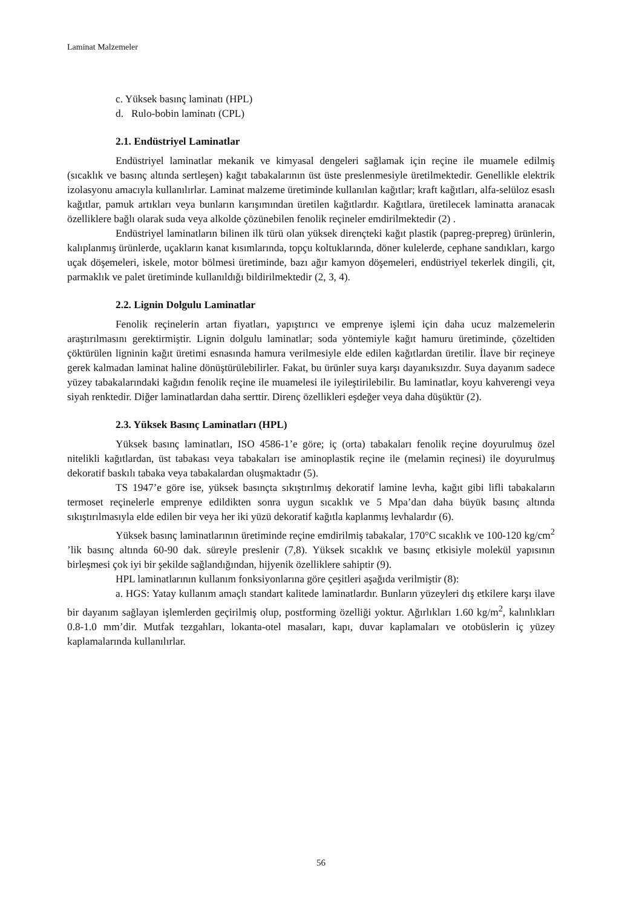Laminat Malzemeler
c. Yüksek basınç laminatı (HPL)
d. Rulo-bobin laminatı (CPL)
2.1. Endüstriyel Laminatlar
Endüstriyel laminatlar mekanik ve kimyasal dengeleri sağlamak için reçine ile muamele edilmiş (sıcaklık ve basınç altında sertleşen) kağıt tabakalarının üst üste preslenmesiyle üretilmektedir. Genellikle elektrik izolasyonu amacıyla kullanılırlar. Laminat malzeme üretiminde kullanılan kağıtlar; kraft kağıtları, alfa-selüloz esaslı kağıtlar, pamuk artıkları veya bunların karışımından üretilen kağıtlardır. Kağıtlara, üretilecek laminatta aranacak özelliklere bağlı olarak suda veya alkolde çözünebilen fenolik reçineler emdirilmektedir (2) .
Endüstriyel laminatların bilinen ilk türü olan yüksek dirençteki kağıt plastik (papreg-prepreg) ürünlerin, kalıplanmış ürünlerde, uçakların kanat kısımlarında, topçu koltuklarında, döner kulelerde, cephane sandıkları, kargo uçak döşemeleri, iskele, motor bölmesi üretiminde, bazı ağır kamyon döşemeleri, endüstriyel tekerlek dingili, çit, parmaklık ve palet üretiminde kullanıldığı bildirilmektedir (2, 3, 4).
2.2. Lignin Dolgulu Laminatlar
Fenolik reçinelerin artan fiyatları, yapıştırıcı ve emprenye işlemi için daha ucuz malzemelerin araştırılmasını gerektirmiştir. Lignin dolgulu laminatlar; soda yöntemiyle kağıt hamuru üretiminde, çözeltiden çöktürülen ligninin kağıt üretimi esnasında hamura verilmesiyle elde edilen kağıtlardan üretilir. İlave bir reçineye gerek kalmadan laminat haline dönüştürülebilirler. Fakat, bu ürünler suya karşı dayanıksızdır. Suya dayanım sadece yüzey tabakalarındaki kağıdın fenolik reçine ile muamelesi ile iyileştirilebilir. Bu laminatlar, koyu kahverengi veya siyah renktedir. Diğer laminatlardan daha serttir. Direnç özellikleri eşdeğer veya daha düşüktür (2).
2.3. Yüksek Basınç Laminatları (HPL)
Yüksek basınç laminatları, ISO 4586-1’e göre; iç (orta) tabakaları fenolik reçine doyurulmuş özel nitelikli kağıtlardan, üst tabakası veya tabakaları ise aminoplastik reçine ile (melamin reçinesi) ile doyurulmuş dekoratif baskılı tabaka veya tabakalardan oluşmaktadır (5).
TS 1947’e göre ise, yüksek basınçta sıkıştırılmış dekoratif lamine levha, kağıt gibi lifli tabakaların termoset reçinelerle emprenye edildikten sonra uygun sıcaklık ve 5 Mpa’dan daha büyük basınç altında sıkıştırılmasıyla elde edilen bir veya her iki yüzü dekoratif kağıtla kaplanmış levhalardır (6).
Yüksek basınç laminatlarının üretiminde reçine emdirilmiş tabakalar, 170°C sıcaklık ve 100-120 kg/cm<sup>2</sup> ’lik basınç altında 60-90 dak. süreyle preslenir (7,8). Yüksek sıcaklık ve basınç etkisiyle molekül yapısının birleşmesi çok iyi bir şekilde sağlandığından, hijyenik özelliklere sahiptir (9).
HPL laminatlarının kullanım fonksiyonlarına göre çeşitleri aşağıda verilmiştir (8):
a. HGS: Yatay kullanım amaçlı standart kalitede laminatlardır. Bunların yüzeyleri dış etkilere karşı ilave bir dayanım sağlayan işlemlerden geçirilmiş olup, postforming özelliği yoktur. Ağırlıkları 1.60 kg/m<sup>2</sup>, kalınlıkları 0.8-1.0 mm’dir. Mutfak tezgahları, lokanta-otel masaları, kapı, duvar kaplamaları ve otobüslerin iç yüzey kaplamalarında kullanılırlar.
56